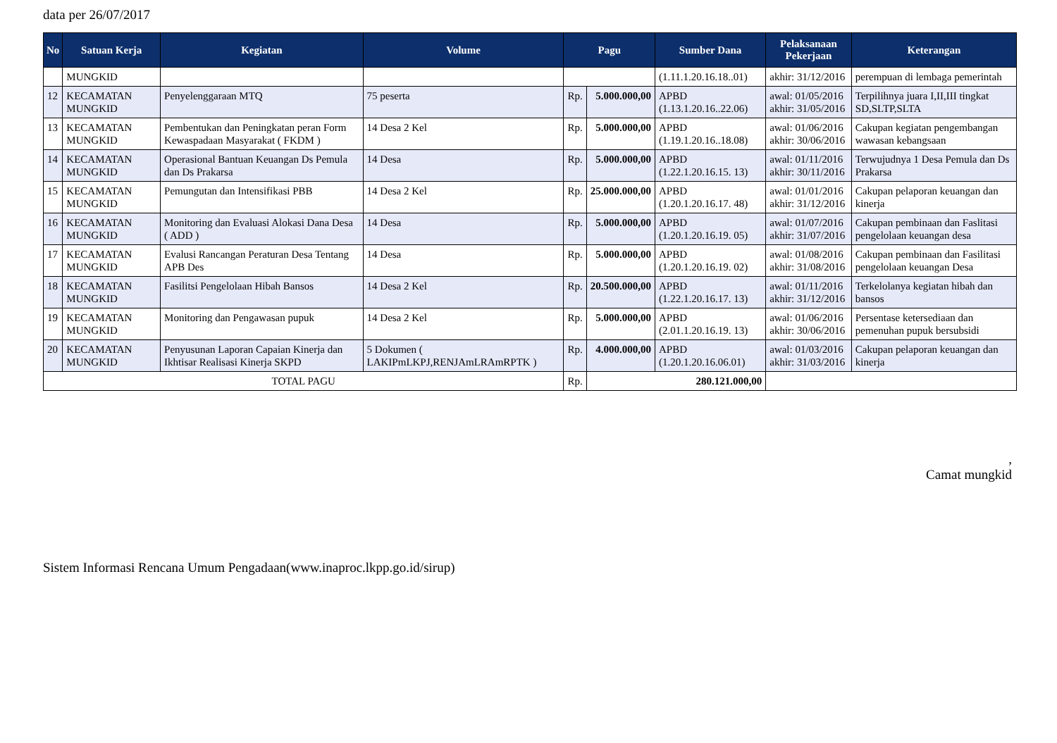data per 26/07/2017
| No | Satuan Kerja | Kegiatan | Volume | Pagu | | Sumber Dana | Pelaksanaan Pekerjaan | Keterangan |
| --- | --- | --- | --- | --- | --- | --- | --- | --- |
| | MUNGKID | | | | | (1.11.1.20.16.18..01) | akhir: 31/12/2016 | perempuan di lembaga pemerintah |
| 12 | KECAMATAN MUNGKID | Penyelenggaraan MTQ | 75 peserta | Rp. | 5.000.000,00 | APBD (1.13.1.20.16..22.06) | awal: 01/05/2016 akhir: 31/05/2016 | Terpilihnya juara I,II,III tingkat SD,SLTP,SLTA |
| 13 | KECAMATAN MUNGKID | Pembentukan dan Peningkatan peran Form Kewaspadaan Masyarakat ( FKDM ) | 14 Desa 2 Kel | Rp. | 5.000.000,00 | APBD (1.19.1.20.16..18.08) | awal: 01/06/2016 akhir: 30/06/2016 | Cakupan kegiatan pengembangan wawasan kebangsaan |
| 14 | KECAMATAN MUNGKID | Operasional Bantuan Keuangan Ds Pemula dan Ds Prakarsa | 14 Desa | Rp. | 5.000.000,00 | APBD (1.22.1.20.16.15. 13) | awal: 01/11/2016 akhir: 30/11/2016 | Terwujudnya 1 Desa Pemula dan Ds Prakarsa |
| 15 | KECAMATAN MUNGKID | Pemungutan dan Intensifikasi PBB | 14 Desa 2 Kel | Rp. | 25.000.000,00 | APBD (1.20.1.20.16.17. 48) | awal: 01/01/2016 akhir: 31/12/2016 | Cakupan pelaporan keuangan dan kinerja |
| 16 | KECAMATAN MUNGKID | Monitoring dan Evaluasi Alokasi Dana Desa ( ADD ) | 14 Desa | Rp. | 5.000.000,00 | APBD (1.20.1.20.16.19. 05) | awal: 01/07/2016 akhir: 31/07/2016 | Cakupan pembinaan dan Faslitasi pengelolaan keuangan desa |
| 17 | KECAMATAN MUNGKID | Evalusi Rancangan Peraturan Desa Tentang APB Des | 14 Desa | Rp. | 5.000.000,00 | APBD (1.20.1.20.16.19. 02) | awal: 01/08/2016 akhir: 31/08/2016 | Cakupan pembinaan dan Fasilitasi pengelolaan keuangan Desa |
| 18 | KECAMATAN MUNGKID | Fasilitsi Pengelolaan Hibah Bansos | 14 Desa 2 Kel | Rp. | 20.500.000,00 | APBD (1.22.1.20.16.17. 13) | awal: 01/11/2016 akhir: 31/12/2016 | Terkelolanya kegiatan hibah dan bansos |
| 19 | KECAMATAN MUNGKID | Monitoring dan Pengawasan pupuk | 14 Desa 2 Kel | Rp. | 5.000.000,00 | APBD (2.01.1.20.16.19. 13) | awal: 01/06/2016 akhir: 30/06/2016 | Persentase ketersediaan dan pemenuhan pupuk bersubsidi |
| 20 | KECAMATAN MUNGKID | Penyusunan Laporan Capaian Kinerja dan Ikhtisar Realisasi Kinerja SKPD | 5 Dokumen ( LAKIPmLKPJ,RENJAmLRAmRPTK ) | Rp. | 4.000.000,00 | APBD (1.20.1.20.16.06.01) | awal: 01/03/2016 akhir: 31/03/2016 | Cakupan pelaporan keuangan dan kinerja |
| TOTAL PAGU | | | | Rp. | 280.121.000,00 | | | |
,
Camat mungkid
Sistem Informasi Rencana Umum Pengadaan(www.inaproc.lkpp.go.id/sirup)